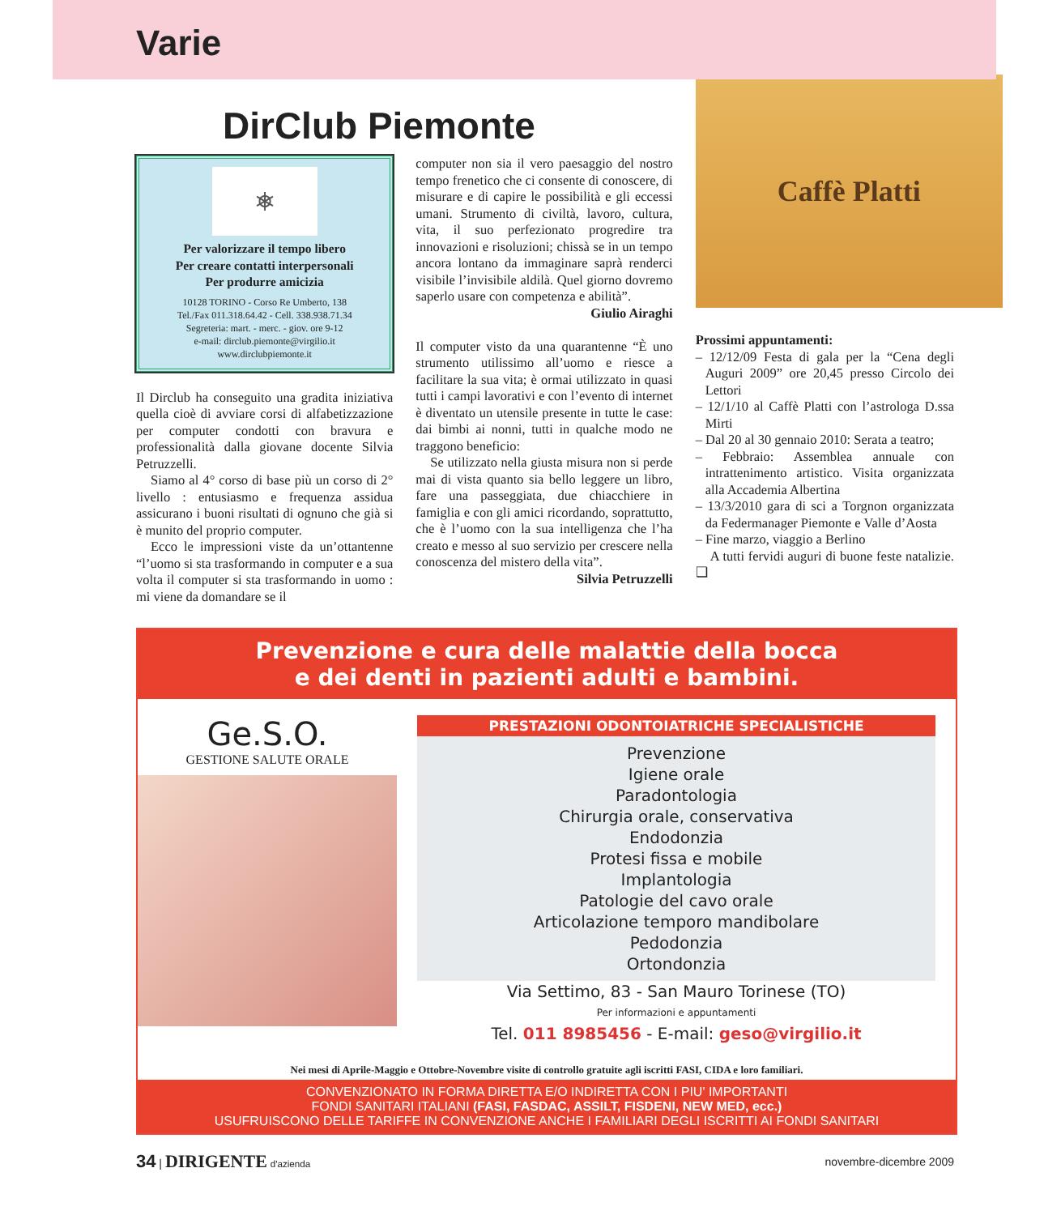Varie
DirClub Piemonte
⎈
Per valorizzare il tempo libero
Per creare contatti interpersonali
Per produrre amicizia
10128 TORINO - Corso Re Umberto, 138
Tel./Fax 011.318.64.42 - Cell. 338.938.71.34
Segreteria: mart. - merc. - giov. ore 9-12
e-mail: dirclub.piemonte@virgilio.it
www.dirclubpiemonte.it
Il Dirclub ha conseguito una gradita iniziativa quella cioè di avviare corsi di alfabetizzazione per computer condotti con bravura e professionalità dalla giovane docente Silvia Petruzzelli.
Siamo al 4° corso di base più un corso di 2° livello : entusiasmo e frequenza assidua assicurano i buoni risultati di ognuno che già si è munito del proprio computer.
Ecco le impressioni viste da un’ottantenne “l’uomo si sta trasformando in computer e a sua volta il computer si sta trasformando in uomo : mi viene da domandare se il
computer non sia il vero paesaggio del nostro tempo frenetico che ci consente di conoscere, di misurare e di capire le possibilità e gli eccessi umani. Strumento di civiltà, lavoro, cultura, vita, il suo perfezionato progredire tra innovazioni e risoluzioni; chissà se in un tempo ancora lontano da immaginare saprà renderci visibile l’invisibile aldilà. Quel giorno dovremo saperlo usare con competenza e abilità”.
Giulio Airaghi
Il computer visto da una quarantenne “È uno strumento utilissimo all’uomo e riesce a facilitare la sua vita; è ormai utilizzato in quasi tutti i campi lavorativi e con l’evento di internet è diventato un utensile presente in tutte le case: dai bimbi ai nonni, tutti in qualche modo ne traggono beneficio:
Se utilizzato nella giusta misura non si perde mai di vista quanto sia bello leggere un libro, fare una passeggiata, due chiacchiere in famiglia e con gli amici ricordando, soprattutto, che è l’uomo con la sua intelligenza che l’ha creato e messo al suo servizio per crescere nella conoscenza del mistero della vita”.
Silvia Petruzzelli
Caffè Platti
Prossimi appuntamenti:
– 12/12/09 Festa di gala per la “Cena degli Auguri 2009” ore 20,45 presso Circolo dei Lettori
– 12/1/10 al Caffè Platti con l’astrologa D.ssa Mirti
– Dal 20 al 30 gennaio 2010: Serata a teatro;
– Febbraio: Assemblea annuale con intrattenimento artistico. Visita organizzata alla Accademia Albertina
– 13/3/2010 gara di sci a Torgnon organizzata da Federmanager Piemonte e Valle d’Aosta
– Fine marzo, viaggio a Berlino
A tutti fervidi auguri di buone feste natalizie. ❑
Prevenzione e cura delle malattie della bocca
e dei denti in pazienti adulti e bambini.
Ge.S.O.
GESTIONE SALUTE ORALE
PRESTAZIONI ODONTOIATRICHE SPECIALISTICHE
Prevenzione
Igiene orale
Paradontologia
Chirurgia orale, conservativa
Endodonzia
Protesi fissa e mobile
Implantologia
Patologie del cavo orale
Articolazione temporo mandibolare
Pedodonzia
Ortondonzia
Via Settimo, 83 - San Mauro Torinese (TO)
Per informazioni e appuntamenti
Tel. 011 8985456 - E-mail: geso@virgilio.it
Nei mesi di Aprile-Maggio e Ottobre-Novembre visite di controllo gratuite agli iscritti FASI, CIDA e loro familiari.
CONVENZIONATO IN FORMA DIRETTA E/O INDIRETTA CON I PIU' IMPORTANTI
FONDI SANITARI ITALIANI (FASI, FASDAC, ASSILT, FISDENI, NEW MED, ecc.)
USUFRUISCONO DELLE TARIFFE IN CONVENZIONE ANCHE I FAMILIARI DEGLI ISCRITTI AI FONDI SANITARI
34 | DIRIGENTE d'azienda novembre-dicembre 2009